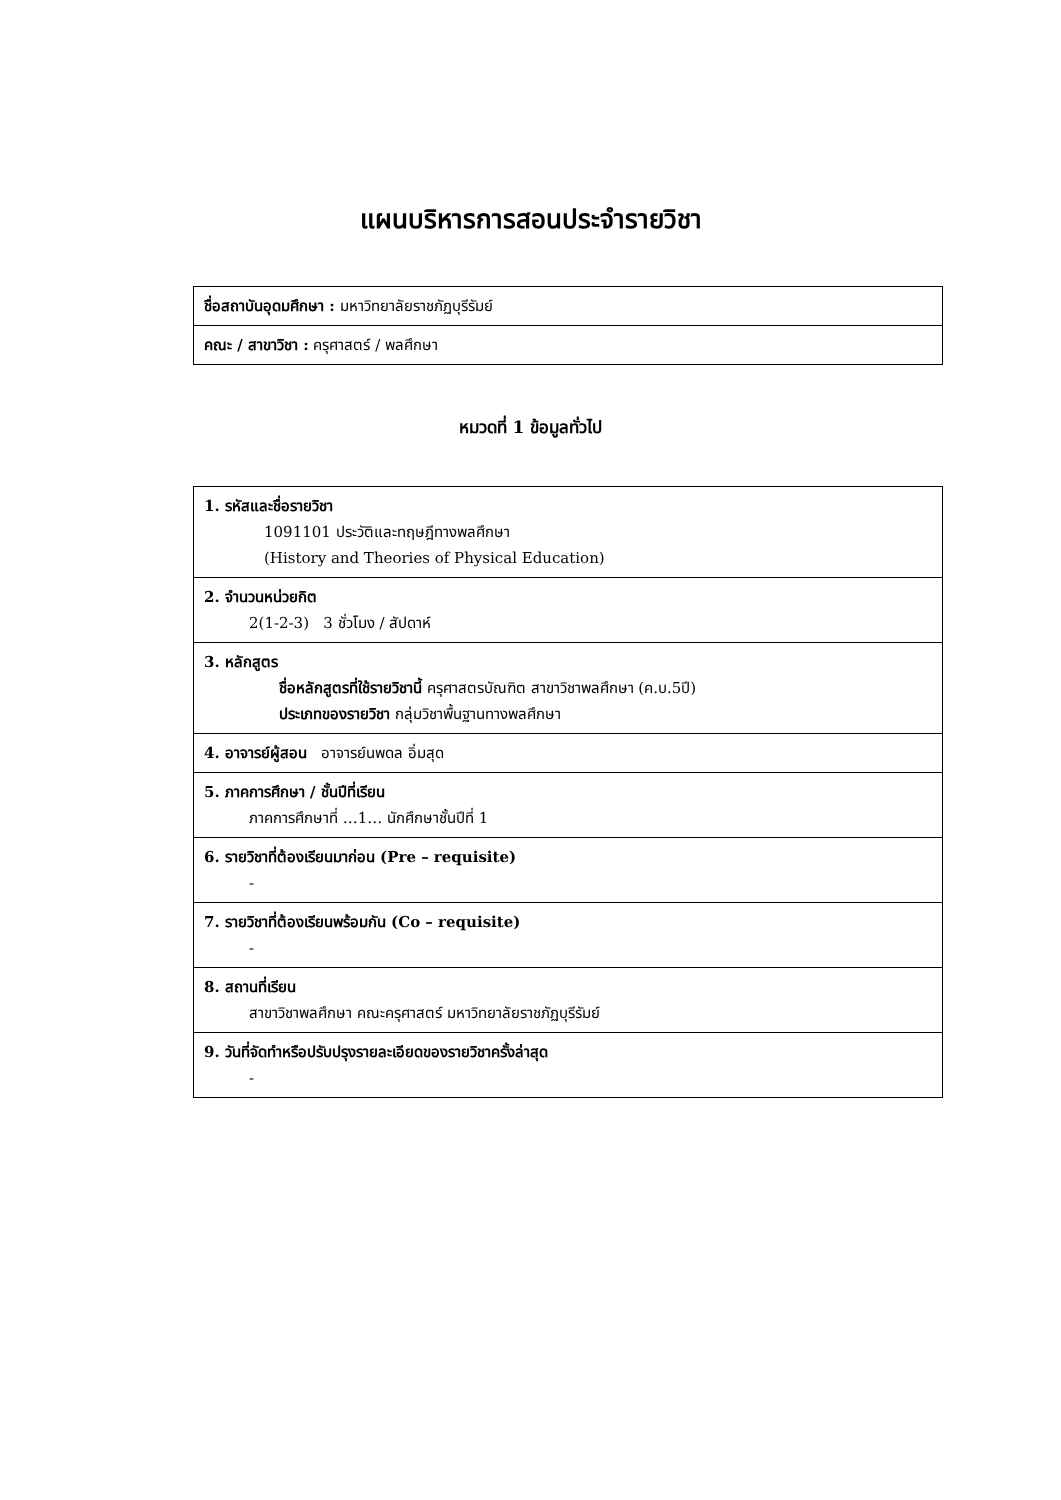แผนบริหารการสอนประจำรายวิชา
| ชื่อสถาบันอุดมศึกษา : มหาวิทยาลัยราชภัฏบุรีรัมย์ |
| คณะ / สาขาวิชา : ครุศาสตร์ / พลศึกษา |
หมวดที่ 1 ข้อมูลทั่วไป
| 1. รหัสและชื่อรายวิชา 1091101 ประวัติและทฤษฎีทางพลศึกษา (History and Theories of Physical Education) |
| 2. จำนวนหน่วยกิต 2(1-2-3) 3 ชั่วโมง / สัปดาห์ |
| 3. หลักสูตร ชื่อหลักสูตรที่ใช้รายวิชานี้ ครุศาสตรบัณฑิต สาขาวิชาพลศึกษา (ค.บ.5ปี) ประเภทของรายวิชา กลุ่มวิชาพื้นฐานทางพลศึกษา |
| 4. อาจารย์ผู้สอน อาจารย์นพดล อิ่มสุด |
| 5. ภาคการศึกษา / ชั้นปีที่เรียน ภาคการศึกษาที่ …1… นักศึกษาชั้นปีที่ 1 |
| 6. รายวิชาที่ต้องเรียนมาก่อน (Pre – requisite) - |
| 7. รายวิชาที่ต้องเรียนพร้อมกัน (Co – requisite) - |
| 8. สถานที่เรียน สาขาวิชาพลศึกษา คณะครุศาสตร์ มหาวิทยาลัยราชภัฏบุรีรัมย์ |
| 9. วันที่จัดทำหรือปรับปรุงรายละเอียดของรายวิชาครั้งล่าสุด - |